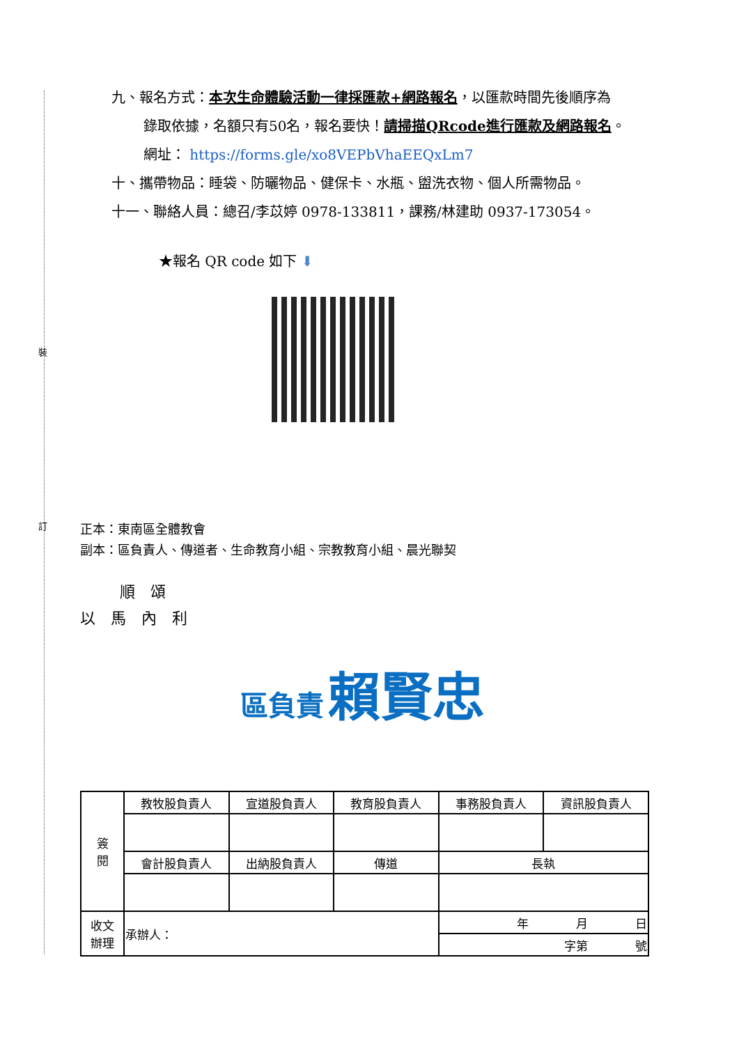裝
訂
九、報名方式：本次生命體驗活動一律採匯款+網路報名，以匯款時間先後順序為
錄取依據，名額只有50名，報名要快！請掃描QRcode進行匯款及網路報名。
網址： https://forms.gle/xo8VEPbVhaEEQxLm7
十、攜帶物品：睡袋、防曬物品、健保卡、水瓶、盥洗衣物、個人所需物品。
十一、聯絡人員：總召/李苡婷 0978-133811，課務/林建助 0937-173054。
★報名 QR code 如下 ⬇
正本：東南區全體教會
副本：區負責人、傳道者、生命教育小組、宗教教育小組、晨光聯契
順　頌
以　馬　內　利
區負責 賴賢忠
| 簽 閱 | 教牧股負責人 | 宣道股負責人 | 教育股負責人 | 事務股負責人 | 資訊股負責人 |
| | 會計股負責人 | 出納股負責人 | 傳道 | 長執 | |
| 收文 辦理 | 承辦人： | | | 年 月 日 | |
| | | | | 字第 號 | |